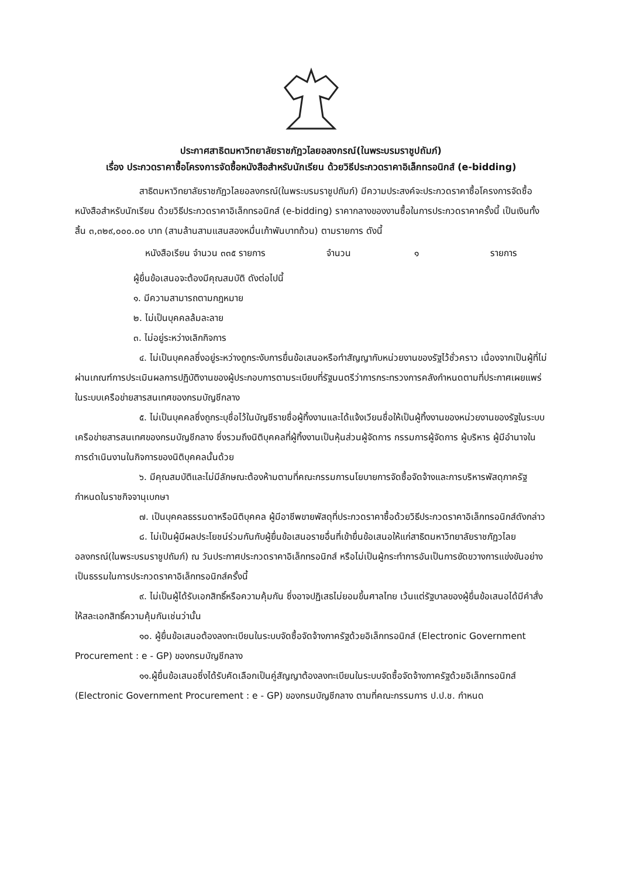ประกาศสาธิตมหาวิทยาลัยราชภัฏวไลยอลงกรณ์(ในพระบรมราชูปถัมภ์)
เรื่อง ประกวดราคาซื้อโครงการจัดซื้อหนังสือสำหรับนักเรียน ด้วยวิธีประกวดราคาอิเล็กทรอนิกส์ (e-bidding)
สาธิตมหาวิทยาลัยราชภัฏวไลยอลงกรณ์(ในพระบรมราชูปถัมภ์) มีความประสงค์จะประกวดราคาซื้อโครงการจัดซื้อหนังสือสำหรับนักเรียน ด้วยวิธีประกวดราคาอิเล็กทรอนิกส์ (e-bidding) ราคากลางของงานซื้อในการประกวดราคาครั้งนี้ เป็นเงินทั้งสิ้น ๓,๓๒๙,๐๐๐.๐๐ บาท (สามล้านสามแสนสองหมื่นเก้าพันบาทถ้วน) ตามรายการ ดังนี้
หนังสือเรียน จำนวน ๓๓๕ รายการ จำนวน ๑ รายการ
ผู้ยื่นข้อเสนอจะต้องมีคุณสมบัติ ดังต่อไปนี้
๑. มีความสามารถตามกฎหมาย
๒. ไม่เป็นบุคคลล้มละลาย
๓. ไม่อยู่ระหว่างเลิกกิจการ
๔. ไม่เป็นบุคคลซึ่งอยู่ระหว่างถูกระงับการยื่นข้อเสนอหรือทำสัญญากับหน่วยงานของรัฐไว้ชั่วคราว เนื่องจากเป็นผู้ที่ไม่ผ่านเกณฑ์การประเมินผลการปฏิบัติงานของผู้ประกอบการตามระเบียบที่รัฐมนตรีว่าการกระทรวงการคลังกำหนดตามที่ประกาศเผยแพร่ในระบบเครือข่ายสารสนเทศของกรมบัญชีกลาง
๕. ไม่เป็นบุคคลซึ่งถูกระบุชื่อไว้ในบัญชีรายชื่อผู้ทิ้งงานและได้แจ้งเวียนชื่อให้เป็นผู้ทิ้งงานของหน่วยงานของรัฐในระบบเครือข่ายสารสนเทศของกรมบัญชีกลาง ซึ่งรวมถึงนิติบุคคลที่ผู้ทิ้งงานเป็นหุ้นส่วนผู้จัดการ กรรมการผู้จัดการ ผู้บริหาร ผู้มีอำนาจในการดำเนินงานในกิจการของนิติบุคคลนั้นด้วย
๖. มีคุณสมบัติและไม่มีลักษณะต้องห้ามตามที่คณะกรรมการนโยบายการจัดซื้อจัดจ้างและการบริหารพัสดุภาครัฐกำหนดในราชกิจจานุเบกษา
๗. เป็นบุคคลธรรมดาหรือนิติบุคคล ผู้มีอาชีพขายพัสดุที่ประกวดราคาซื้อด้วยวิธีประกวดราคาอิเล็กทรอนิกส์ดังกล่าว
๘. ไม่เป็นผู้มีผลประโยชน์ร่วมกันกับผู้ยื่นข้อเสนอรายอื่นที่เข้ายื่นข้อเสนอให้แก่สาธิตมหาวิทยาลัยราชภัฏวไลยอลงกรณ์(ในพระบรมราชูปถัมภ์) ณ วันประกาศประกวดราคาอิเล็กทรอนิกส์ หรือไม่เป็นผู้กระทำการอันเป็นการขัดขวางการแข่งขันอย่างเป็นธรรมในการประกวดราคาอิเล็กทรอนิกส์ครั้งนี้
๙. ไม่เป็นผู้ได้รับเอกสิทธิ์หรือความคุ้มกัน ซึ่งอาจปฏิเสธไม่ยอมขึ้นศาลไทย เว้นแต่รัฐบาลของผู้ยื่นข้อเสนอได้มีคำสั่งให้สละเอกสิทธิ์ความคุ้มกันเช่นว่านั้น
๑๐. ผู้ยื่นข้อเสนอต้องลงทะเบียนในระบบจัดซื้อจัดจ้างภาครัฐด้วยอิเล็กทรอนิกส์ (Electronic Government Procurement : e - GP) ของกรมบัญชีกลาง
๑๑.ผู้ยื่นข้อเสนอซึ่งได้รับคัดเลือกเป็นคู่สัญญาต้องลงทะเบียนในระบบจัดซื้อจัดจ้างภาครัฐด้วยอิเล็กทรอนิกส์ (Electronic Government Procurement : e - GP) ของกรมบัญชีกลาง ตามที่คณะกรรมการ ป.ป.ช. กำหนด